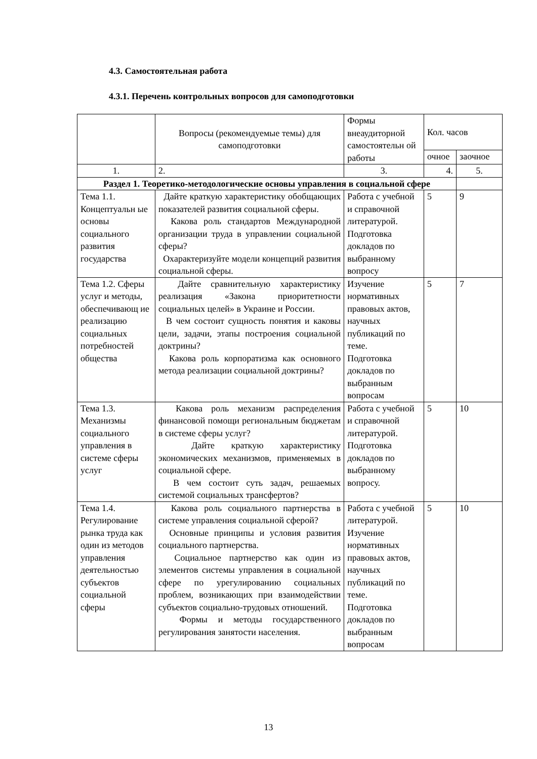4.3. Самостоятельная работа
4.3.1. Перечень контрольных вопросов для самоподготовки
| | Вопросы (рекомендуемые темы) для самоподготовки | Формы внеаудиторной самостоятельн ой работы | Кол. часов | |
| --- | --- | --- | --- | --- |
| | | | очное | заочное |
| 1. | 2. | 3. | 4. | 5. |
| Раздел 1. Теоретико-методологические основы управления в социальной сфере | | | | |
| Тема 1.1. Концептуальн ые основы социального развития государства | Дайте краткую характеристику обобщающих показателей развития социальной сферы. Какова роль стандартов Международной организации труда в управлении социальной сферы? Охарактеризуйте модели концепций развития социальной сферы. | Работа с учебной и справочной литературой. Подготовка докладов по выбранному вопросу | 5 | 9 |
| Тема 1.2. Сферы услуг и методы, обеспечивающ ие реализацию социальных потребностей общества | Дайте сравнительную характеристику реализация «Закона приоритетности социальных целей» в Украине и России. В чем состоит сущность понятия и каковы цели, задачи, этапы построения социальной доктрины? Какова роль корпоратизма как основного метода реализации социальной доктрины? | Изучение нормативных правовых актов, научных публикаций по теме. Подготовка докладов по выбранным вопросам | 5 | 7 |
| Тема 1.3. Механизмы социального управления в системе сферы услуг | Какова роль механизм распределения финансовой помощи региональным бюджетам в системе сферы услуг? Дайте краткую характеристику экономических механизмов, применяемых в социальной сфере. В чем состоит суть задач, решаемых системой социальных трансфертов? | Работа с учебной и справочной литературой. Подготовка докладов по выбранному вопросу. | 5 | 10 |
| Тема 1.4. Регулирование рынка труда как один из методов управления деятельностью субъектов социальной сферы | Какова роль социального партнерства в системе управления социальной сферой? Основные принципы и условия развития социального партнерства. Социальное партнерство как один из элементов системы управления в социальной сфере по урегулированию социальных проблем, возникающих при взаимодействии субъектов социально-трудовых отношений. Формы и методы государственного регулирования занятости населения. | Работа с учебной литературой. Изучение нормативных правовых актов, научных публикаций по теме. Подготовка докладов по выбранным вопросам | 5 | 10 |
13